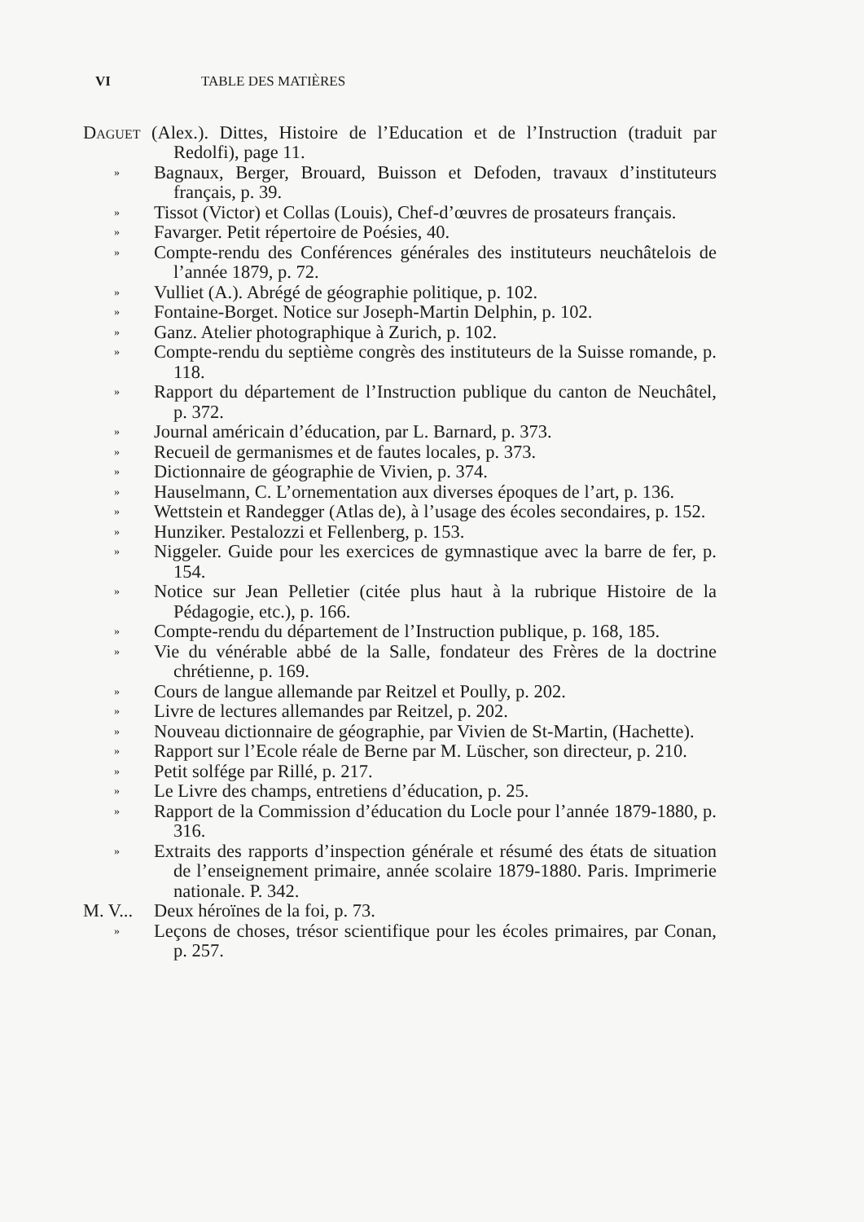VI TABLE DES MATIÈRES
Daguet (Alex.). Dittes, Histoire de l’Education et de l’Instruction (traduit par Redolfi), page 11.
»
Bagnaux, Berger, Brouard, Buisson et Defoden, travaux d’instituteurs français, p. 39.
»
Tissot (Victor) et Collas (Louis), Chef-d’œuvres de prosateurs français.
»
Favarger. Petit répertoire de Poésies, 40.
»
Compte-rendu des Conférences générales des instituteurs neuchâtelois de l’année 1879, p. 72.
»
Vulliet (A.). Abrégé de géographie politique, p. 102.
»
Fontaine-Borget. Notice sur Joseph-Martin Delphin, p. 102.
»
Ganz. Atelier photographique à Zurich, p. 102.
»
Compte-rendu du septième congrès des instituteurs de la Suisse romande, p. 118.
»
Rapport du département de l’Instruction publique du canton de Neuchâtel, p. 372.
»
Journal américain d’éducation, par L. Barnard, p. 373.
»
Recueil de germanismes et de fautes locales, p. 373.
»
Dictionnaire de géographie de Vivien, p. 374.
»
Hauselmann, C. L’ornementation aux diverses époques de l’art, p. 136.
»
Wettstein et Randegger (Atlas de), à l’usage des écoles secondaires, p. 152.
»
Hunziker. Pestalozzi et Fellenberg, p. 153.
»
Niggeler. Guide pour les exercices de gymnastique avec la barre de fer, p. 154.
»
Notice sur Jean Pelletier (citée plus haut à la rubrique Histoire de la Pédagogie, etc.), p. 166.
»
Compte-rendu du département de l’Instruction publique, p. 168, 185.
»
Vie du vénérable abbé de la Salle, fondateur des Frères de la doctrine chrétienne, p. 169.
»
Cours de langue allemande par Reitzel et Poully, p. 202.
»
Livre de lectures allemandes par Reitzel, p. 202.
»
Nouveau dictionnaire de géographie, par Vivien de St-Martin, (Hachette).
»
Rapport sur l’Ecole réale de Berne par M. Lüscher, son directeur, p. 210.
»
Petit solfége par Rillé, p. 217.
»
Le Livre des champs, entretiens d’éducation, p. 25.
»
Rapport de la Commission d’éducation du Locle pour l’année 1879-1880, p. 316.
»
Extraits des rapports d’inspection générale et résumé des états de situation de l’enseignement primaire, année scolaire 1879-1880. Paris. Imprimerie nationale. P. 342.
M. V...
Deux héroïnes de la foi, p. 73.
»
Leçons de choses, trésor scientifique pour les écoles primaires, par Conan, p. 257.